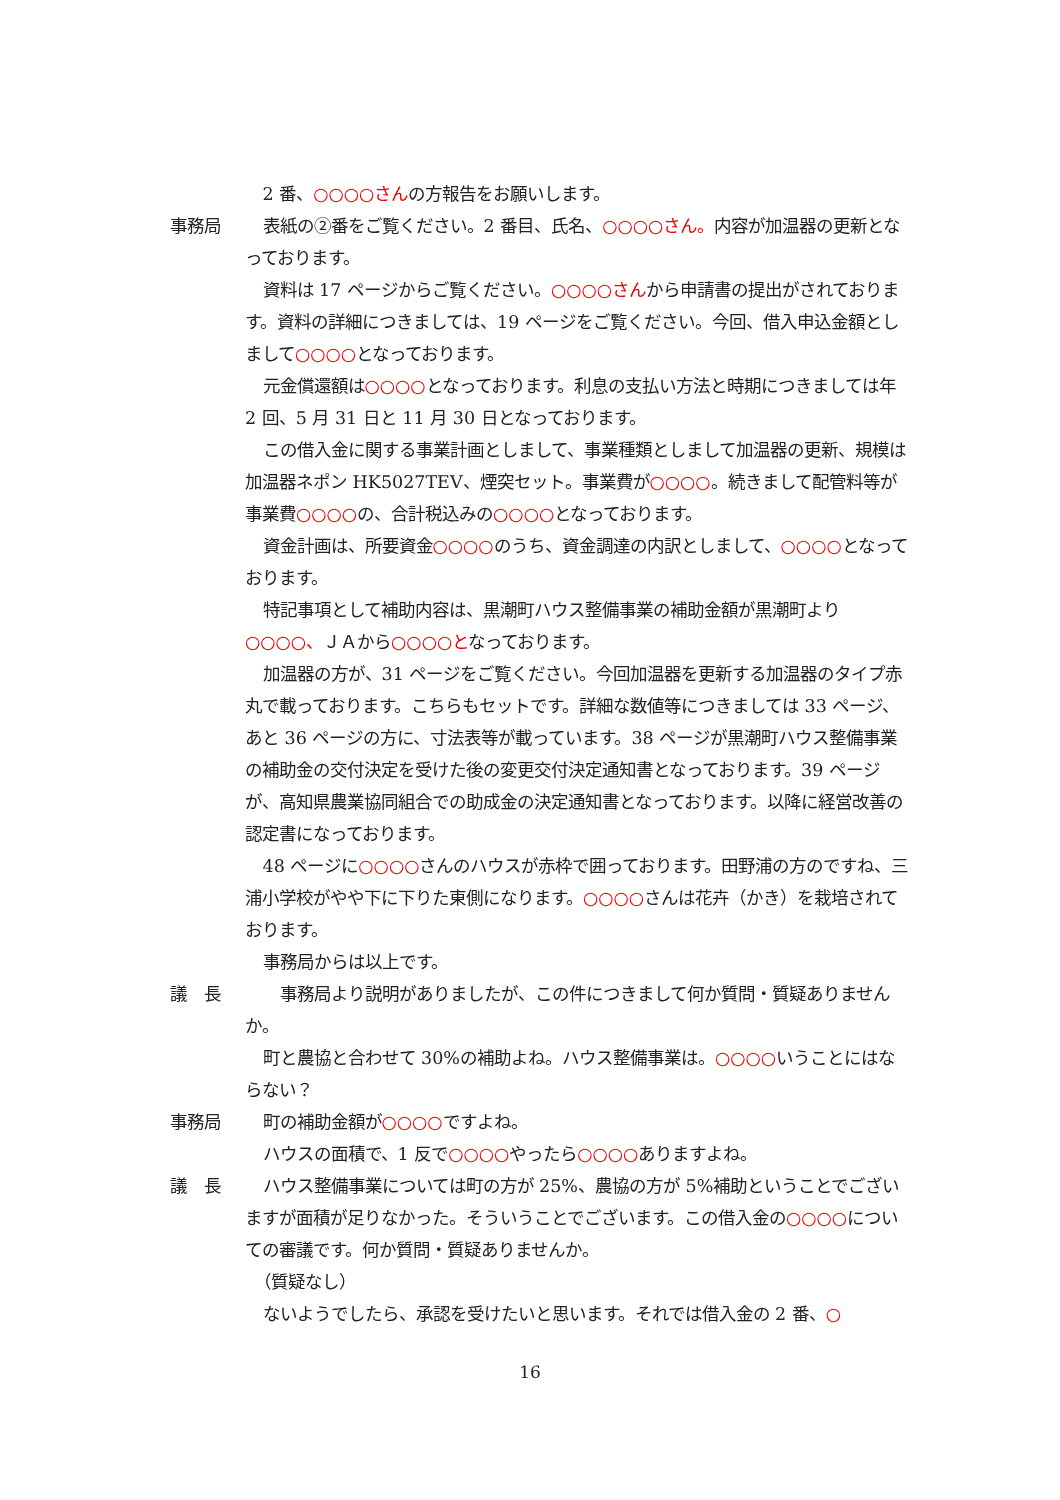2 番、○○○○さんの方報告をお願いします。
事務局 表紙の②番をご覧ください。2 番目、氏名、○○○○さん。内容が加温器の更新となっております。
資料は 17 ページからご覧ください。○○○○さんから申請書の提出がされております。資料の詳細につきましては、19 ページをご覧ください。今回、借入申込金額としまして○○○○となっております。
元金償還額は○○○○となっております。利息の支払い方法と時期につきましては年 2 回、5 月 31 日と 11 月 30 日となっております。
この借入金に関する事業計画としまして、事業種類としまして加温器の更新、規模は加温器ネポン HK5027TEV、煙突セット。事業費が○○○○。続きまして配管料等が事業費○○○○の、合計税込みの○○○○となっております。
資金計画は、所要資金○○○○のうち、資金調達の内訳としまして、○○○○となっております。
特記事項として補助内容は、黒潮町ハウス整備事業の補助金額が黒潮町より○○○○、ＪＡから○○○○となっております。
加温器の方が、31 ページをご覧ください。今回加温器を更新する加温器のタイプ赤丸で載っております。こちらもセットです。詳細な数値等につきましては 33 ページ、あと 36 ページの方に、寸法表等が載っています。38 ページが黒潮町ハウス整備事業の補助金の交付決定を受けた後の変更交付決定通知書となっております。39 ページが、高知県農業協同組合での助成金の決定通知書となっております。以降に経営改善の認定書になっております。
48 ページに○○○○さんのハウスが赤枠で囲っております。田野浦の方のですね、三浦小学校がやや下に下りた東側になります。○○○○さんは花卉（かき）を栽培されております。
事務局からは以上です。
議　長 　事務局より説明がありましたが、この件につきまして何か質問・質疑ありませんか。
町と農協と合わせて 30%の補助よね。ハウス整備事業は。○○○○いうことにはならない？
事務局 町の補助金額が○○○○ですよね。
ハウスの面積で、1 反で○○○○やったら○○○○ありますよね。
議　長 ハウス整備事業については町の方が 25%、農協の方が 5%補助ということでございますが面積が足りなかった。そういうことでございます。この借入金の○○○○についての審議です。何か質問・質疑ありませんか。
（質疑なし）
ないようでしたら、承認を受けたいと思います。それでは借入金の 2 番、○
16